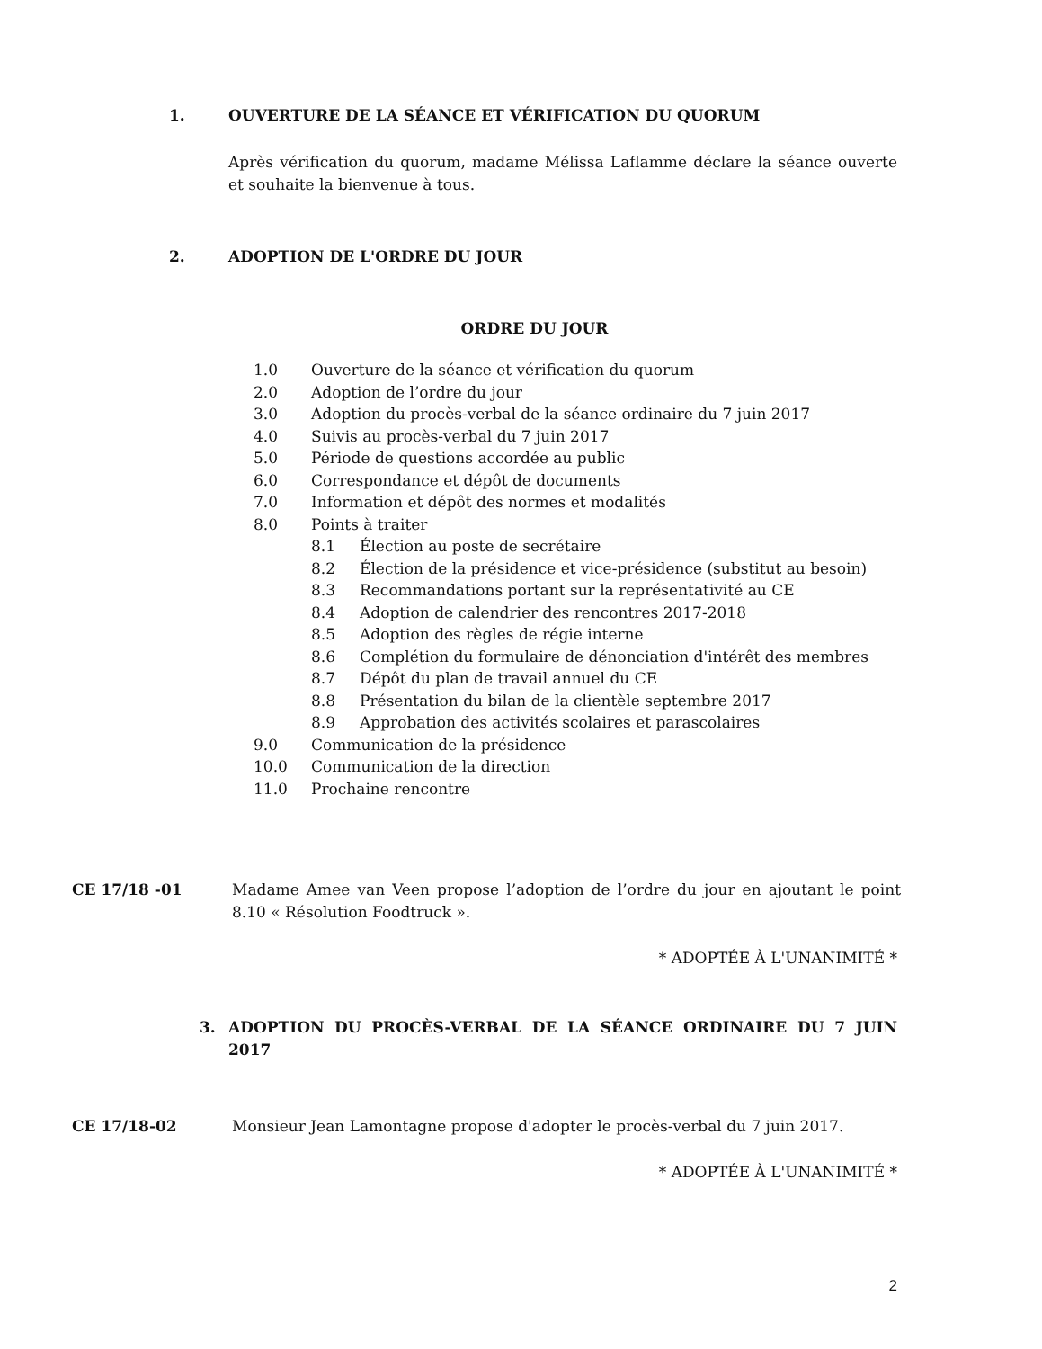1. OUVERTURE DE LA SÉANCE ET VÉRIFICATION DU QUORUM
Après vérification du quorum, madame Mélissa Laflamme déclare la séance ouverte et souhaite la bienvenue à tous.
2. ADOPTION DE L'ORDRE DU JOUR
ORDRE DU JOUR
1.0 Ouverture de la séance et vérification du quorum
2.0 Adoption de l’ordre du jour
3.0 Adoption du procès-verbal de la séance ordinaire du 7 juin 2017
4.0 Suivis au procès-verbal du 7 juin 2017
5.0 Période de questions accordée au public
6.0 Correspondance et dépôt de documents
7.0 Information et dépôt des normes et modalités
8.0 Points à traiter
8.1 Élection au poste de secrétaire
8.2 Élection de la présidence et vice-présidence (substitut au besoin)
8.3 Recommandations portant sur la représentativité au CE
8.4 Adoption de calendrier des rencontres 2017-2018
8.5 Adoption des règles de régie interne
8.6 Complétion du formulaire de dénonciation d'intérêt des membres
8.7 Dépôt du plan de travail annuel du CE
8.8 Présentation du bilan de la clientèle septembre 2017
8.9 Approbation des activités scolaires et parascolaires
9.0 Communication de la présidence
10.0 Communication de la direction
11.0 Prochaine rencontre
CE 17/18 -01 Madame Amee van Veen propose l’adoption de l’ordre du jour en ajoutant le point 8.10 « Résolution Foodtruck ».
* ADOPTÉE À L'UNANIMITÉ *
3. ADOPTION DU PROCÈS-VERBAL DE LA SÉANCE ORDINAIRE DU 7 JUIN 2017
CE 17/18-02 Monsieur Jean Lamontagne propose d'adopter le procès-verbal du 7 juin 2017.
* ADOPTÉE À L'UNANIMITÉ *
2